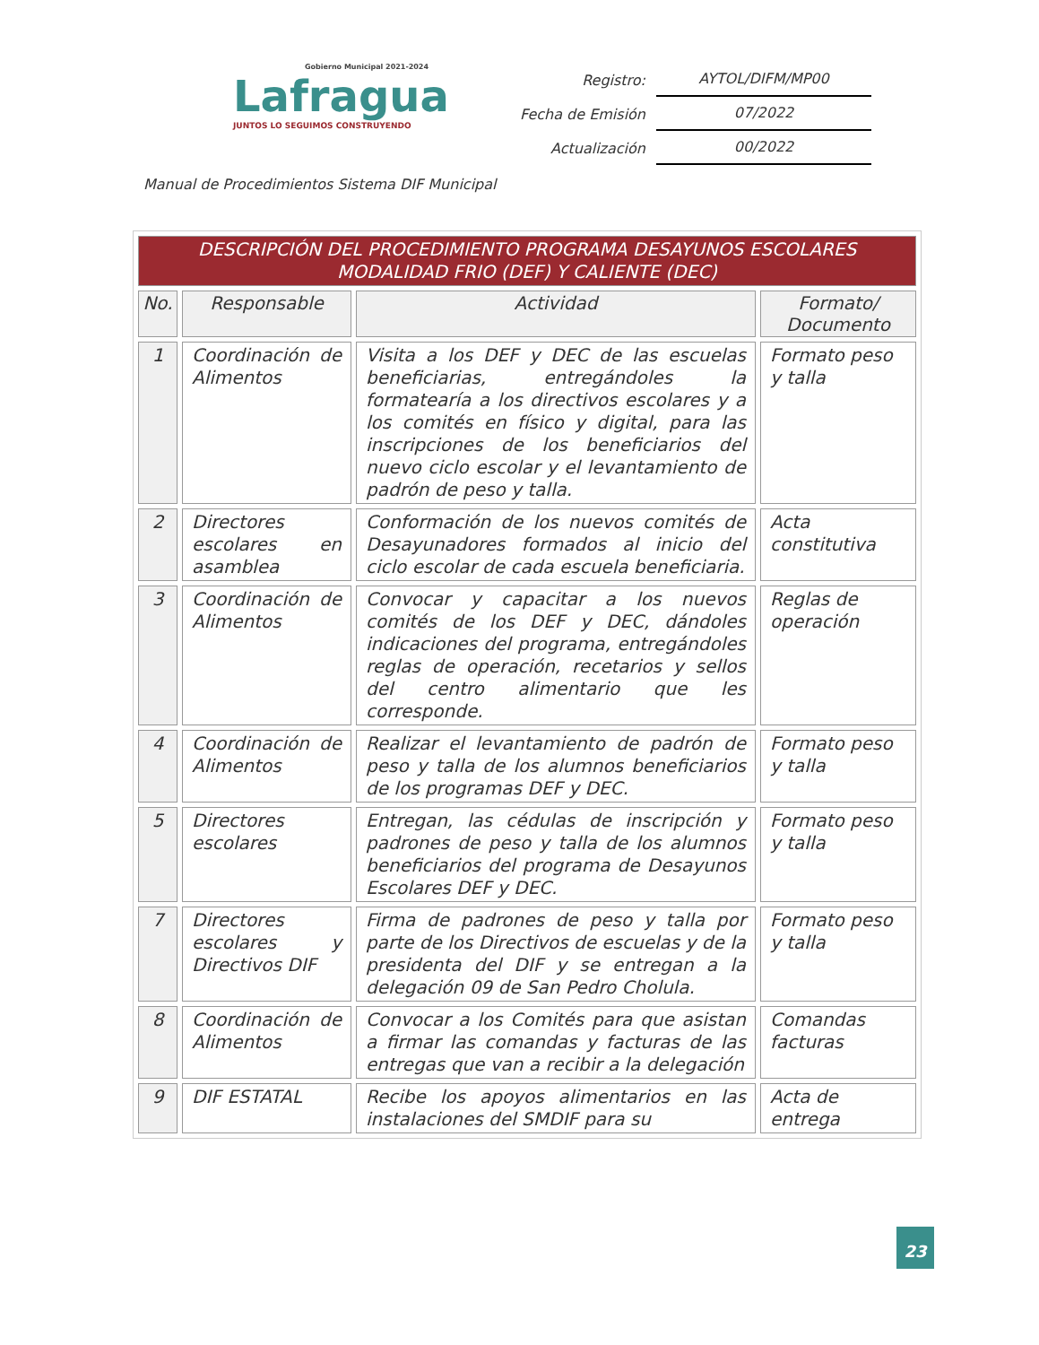Gobierno Municipal 2021-2024
Lafragua
JUNTOS LO SEGUIMOS CONSTRUYENDO
Registro: AYTOL/DIFM/MP00
Fecha de Emisión 07/2022
Actualización 00/2022
Manual de Procedimientos Sistema DIF Municipal
| DESCRIPCIÓN DEL PROCEDIMIENTO PROGRAMA DESAYUNOS ESCOLARES MODALIDAD FRIO (DEF) Y CALIENTE (DEC) | | | |
| No. | Responsable | Actividad | Formato/ Documento |
| 1 | Coordinación de Alimentos | Visita a los DEF y DEC de las escuelas beneficiarias, entregándoles la formatearía a los directivos escolares y a los comités en físico y digital, para las inscripciones de los beneficiarios del nuevo ciclo escolar y el levantamiento de padrón de peso y talla. | Formato peso y talla |
| 2 | Directores escolares en asamblea | Conformación de los nuevos comités de Desayunadores formados al inicio del ciclo escolar de cada escuela beneficiaria. | Acta constitutiva |
| 3 | Coordinación de Alimentos | Convocar y capacitar a los nuevos comités de los DEF y DEC, dándoles indicaciones del programa, entregándoles reglas de operación, recetarios y sellos del centro alimentario que les corresponde. | Reglas de operación |
| 4 | Coordinación de Alimentos | Realizar el levantamiento de padrón de peso y talla de los alumnos beneficiarios de los programas DEF y DEC. | Formato peso y talla |
| 5 | Directores escolares | Entregan, las cédulas de inscripción y padrones de peso y talla de los alumnos beneficiarios del programa de Desayunos Escolares DEF y DEC. | Formato peso y talla |
| 7 | Directores escolares y Directivos DIF | Firma de padrones de peso y talla por parte de los Directivos de escuelas y de la presidenta del DIF y se entregan a la delegación 09 de San Pedro Cholula. | Formato peso y talla |
| 8 | Coordinación de Alimentos | Convocar a los Comités para que asistan a firmar las comandas y facturas de las entregas que van a recibir a la delegación | Comandas facturas |
| 9 | DIF ESTATAL | Recibe los apoyos alimentarios en las instalaciones del SMDIF para su | Acta de entrega |
23